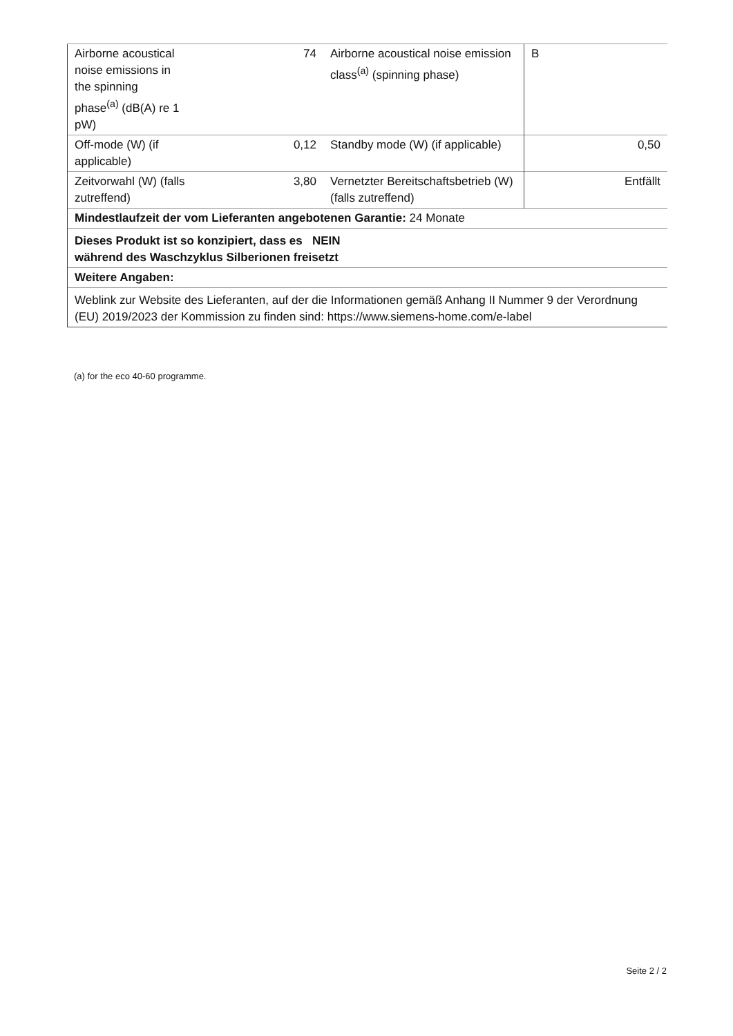| Airborne acoustical noise emissions in the spinning phase<sup>(a)</sup> (dB(A) re 1 pW) | 74 | Airborne acoustical noise emission class<sup>(a)</sup> (spinning phase) | B |
| Off-mode (W) (if applicable) | 0,12 | Standby mode (W) (if applicable) | 0,50 |
| Zeitvorwahl (W) (falls zutreffend) | 3,80 | Vernetzter Bereitschaftsbetrieb (W) (falls zutreffend) | Entfällt |
| Mindestlaufzeit der vom Lieferanten angebotenen Garantie: 24 Monate | | | |
| Dieses Produkt ist so konzipiert, dass es NEIN während des Waschzyklus Silberionen freisetzt | | | |
| Weitere Angaben: | | | |
| Weblink zur Website des Lieferanten, auf der die Informationen gemäß Anhang II Nummer 9 der Verordnung (EU) 2019/2023 der Kommission zu finden sind: https://www.siemens-home.com/e-label | | | |
(a) for the eco 40-60 programme.
Seite 2 / 2